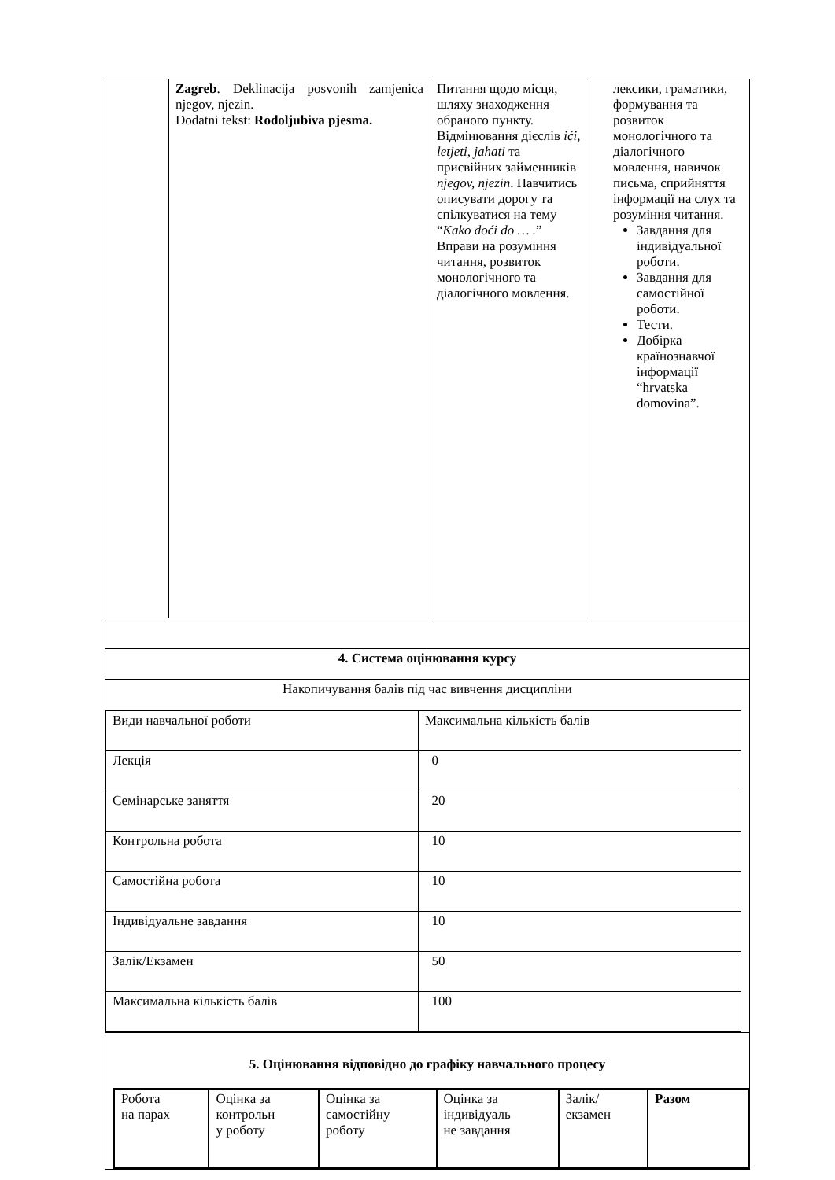| | Zagreb . Deklinacija posvonih zamjenica njegov, njezin. Dodatni tekst: Rodoljubiva pjesma. | Питання щодо місця, шляху знаходження обраного пункту. Відмінювання дієслів ići, letjeti, jahati та присвійних займенників njegov, njezin . Навчитись описувати дорогу та спілкуватися на тему “ Kako doći do … . ” Вправи на розуміння читання, розвиток монологічного та діалогічного мовлення. | лексики, граматики, формування та розвиток монологічного та діалогічного мовлення, навичок письма, сприйняття інформації на слух та розуміння читання. Завдання для індивідуальної роботи. Завдання для самостійної роботи. Тести. Добірка країнознавчої інформації “hrvatska domovina”. |
| 4. Система оцінювання курсу | | | |
| Накопичування балів під час вивчення дисципліни | | | |
| / Види навчальної роботи / Максимальна кількість балів / / Лекція / 0 / / Семінарське заняття / 20 / / Контрольна робота / 10 / / Самостійна робота / 10 / / Індивідуальне завдання / 10 / / Залік/Екзамен / 50 / / Максимальна кількість балів / 100 / | | | |
| 5. Оцінювання відповідно до графіку навчального процесу / Робота на парах / Оцінка за контрольн у роботу / Оцінка за самостійну роботу / Оцінка за індивідуаль не завдання / Залік/ екзамен / Разом / | | | |